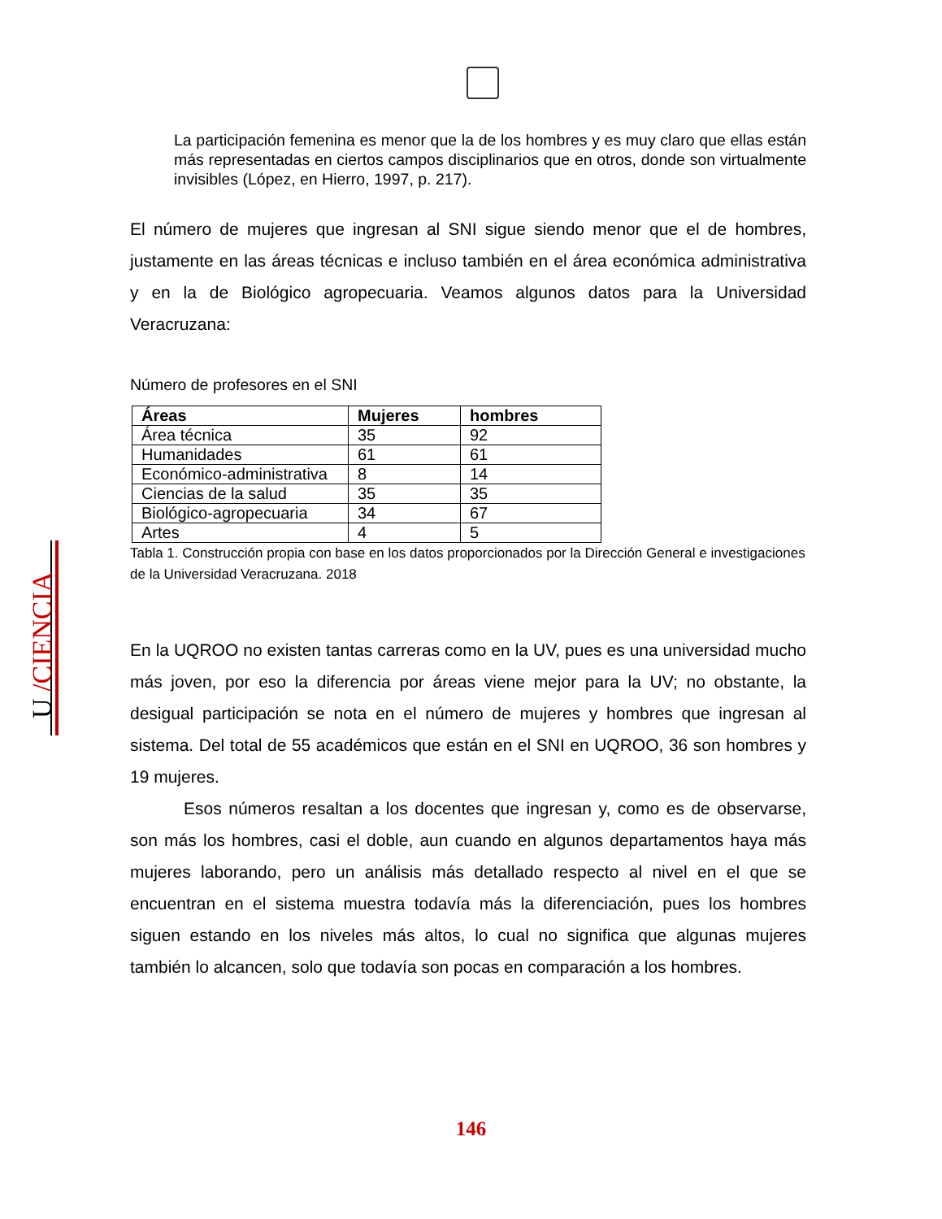U /CIENCIA
La participación femenina es menor que la de los hombres y es muy claro que ellas están más representadas en ciertos campos disciplinarios que en otros, donde son virtualmente invisibles (López, en Hierro, 1997, p. 217).
El número de mujeres que ingresan al SNI sigue siendo menor que el de hombres, justamente en las áreas técnicas e incluso también en el área económica administrativa y en la de Biológico agropecuaria. Veamos algunos datos para la Universidad Veracruzana:
Número de profesores en el SNI
| Áreas | Mujeres | hombres |
| --- | --- | --- |
| Área técnica | 35 | 92 |
| Humanidades | 61 | 61 |
| Económico-administrativa | 8 | 14 |
| Ciencias de la salud | 35 | 35 |
| Biológico-agropecuaria | 34 | 67 |
| Artes | 4 | 5 |
Tabla 1. Construcción propia con base en los datos proporcionados por la Dirección General e investigaciones de la Universidad Veracruzana. 2018
En la UQROO no existen tantas carreras como en la UV, pues es una universidad mucho más joven, por eso la diferencia por áreas viene mejor para la UV; no obstante, la desigual participación se nota en el número de mujeres y hombres que ingresan al sistema. Del total de 55 académicos que están en el SNI en UQROO, 36 son hombres y 19 mujeres.
Esos números resaltan a los docentes que ingresan y, como es de observarse, son más los hombres, casi el doble, aun cuando en algunos departamentos haya más mujeres laborando, pero un análisis más detallado respecto al nivel en el que se encuentran en el sistema muestra todavía más la diferenciación, pues los hombres siguen estando en los niveles más altos, lo cual no significa que algunas mujeres también lo alcancen, solo que todavía son pocas en comparación a los hombres.
146